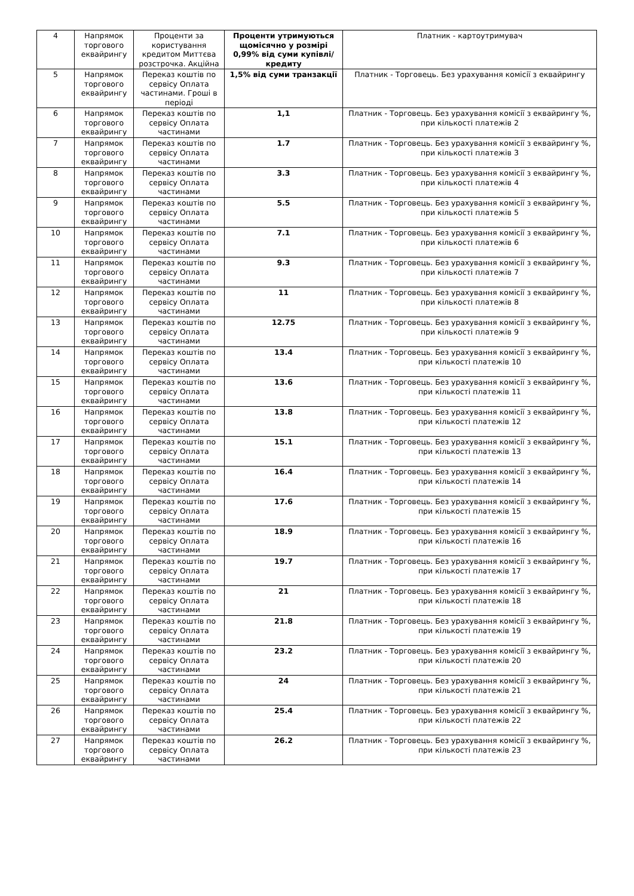| 4 | Напрямок торгового еквайрингу | Проценти за користування кредитом Миттєва розстрочка. Акційна | Проценти утримуються щомісячно у розмірі 0,99% від суми купівлі/ кредиту | Платник - картоутримувач |
| 5 | Напрямок торгового еквайрингу | Переказ коштів по сервісу Оплата частинами. Гроші в періоді | 1,5% від суми транзакції | Платник - Торговець. Без урахування комісії з еквайрингу |
| 6 | Напрямок торгового еквайрингу | Переказ коштів по сервісу Оплата частинами | 1,1 | Платник - Торговець. Без урахування комісії з еквайрингу %, при кількості платежів 2 |
| 7 | Напрямок торгового еквайрингу | Переказ коштів по сервісу Оплата частинами | 1.7 | Платник - Торговець. Без урахування комісії з еквайрингу %, при кількості платежів 3 |
| 8 | Напрямок торгового еквайрингу | Переказ коштів по сервісу Оплата частинами | 3.3 | Платник - Торговець. Без урахування комісії з еквайрингу %, при кількості платежів 4 |
| 9 | Напрямок торгового еквайрингу | Переказ коштів по сервісу Оплата частинами | 5.5 | Платник - Торговець. Без урахування комісії з еквайрингу %, при кількості платежів 5 |
| 10 | Напрямок торгового еквайрингу | Переказ коштів по сервісу Оплата частинами | 7.1 | Платник - Торговець. Без урахування комісії з еквайрингу %, при кількості платежів 6 |
| 11 | Напрямок торгового еквайрингу | Переказ коштів по сервісу Оплата частинами | 9.3 | Платник - Торговець. Без урахування комісії з еквайрингу %, при кількості платежів 7 |
| 12 | Напрямок торгового еквайрингу | Переказ коштів по сервісу Оплата частинами | 11 | Платник - Торговець. Без урахування комісії з еквайрингу %, при кількості платежів 8 |
| 13 | Напрямок торгового еквайрингу | Переказ коштів по сервісу Оплата частинами | 12.75 | Платник - Торговець. Без урахування комісії з еквайрингу %, при кількості платежів 9 |
| 14 | Напрямок торгового еквайрингу | Переказ коштів по сервісу Оплата частинами | 13.4 | Платник - Торговець. Без урахування комісії з еквайрингу %, при кількості платежів 10 |
| 15 | Напрямок торгового еквайрингу | Переказ коштів по сервісу Оплата частинами | 13.6 | Платник - Торговець. Без урахування комісії з еквайрингу %, при кількості платежів 11 |
| 16 | Напрямок торгового еквайрингу | Переказ коштів по сервісу Оплата частинами | 13.8 | Платник - Торговець. Без урахування комісії з еквайрингу %, при кількості платежів 12 |
| 17 | Напрямок торгового еквайрингу | Переказ коштів по сервісу Оплата частинами | 15.1 | Платник - Торговець. Без урахування комісії з еквайрингу %, при кількості платежів 13 |
| 18 | Напрямок торгового еквайрингу | Переказ коштів по сервісу Оплата частинами | 16.4 | Платник - Торговець. Без урахування комісії з еквайрингу %, при кількості платежів 14 |
| 19 | Напрямок торгового еквайрингу | Переказ коштів по сервісу Оплата частинами | 17.6 | Платник - Торговець. Без урахування комісії з еквайрингу %, при кількості платежів 15 |
| 20 | Напрямок торгового еквайрингу | Переказ коштів по сервісу Оплата частинами | 18.9 | Платник - Торговець. Без урахування комісії з еквайрингу %, при кількості платежів 16 |
| 21 | Напрямок торгового еквайрингу | Переказ коштів по сервісу Оплата частинами | 19.7 | Платник - Торговець. Без урахування комісії з еквайрингу %, при кількості платежів 17 |
| 22 | Напрямок торгового еквайрингу | Переказ коштів по сервісу Оплата частинами | 21 | Платник - Торговець. Без урахування комісії з еквайрингу %, при кількості платежів 18 |
| 23 | Напрямок торгового еквайрингу | Переказ коштів по сервісу Оплата частинами | 21.8 | Платник - Торговець. Без урахування комісії з еквайрингу %, при кількості платежів 19 |
| 24 | Напрямок торгового еквайрингу | Переказ коштів по сервісу Оплата частинами | 23.2 | Платник - Торговець. Без урахування комісії з еквайрингу %, при кількості платежів 20 |
| 25 | Напрямок торгового еквайрингу | Переказ коштів по сервісу Оплата частинами | 24 | Платник - Торговець. Без урахування комісії з еквайрингу %, при кількості платежів 21 |
| 26 | Напрямок торгового еквайрингу | Переказ коштів по сервісу Оплата частинами | 25.4 | Платник - Торговець. Без урахування комісії з еквайрингу %, при кількості платежів 22 |
| 27 | Напрямок торгового еквайрингу | Переказ коштів по сервісу Оплата частинами | 26.2 | Платник - Торговець. Без урахування комісії з еквайрингу %, при кількості платежів 23 |